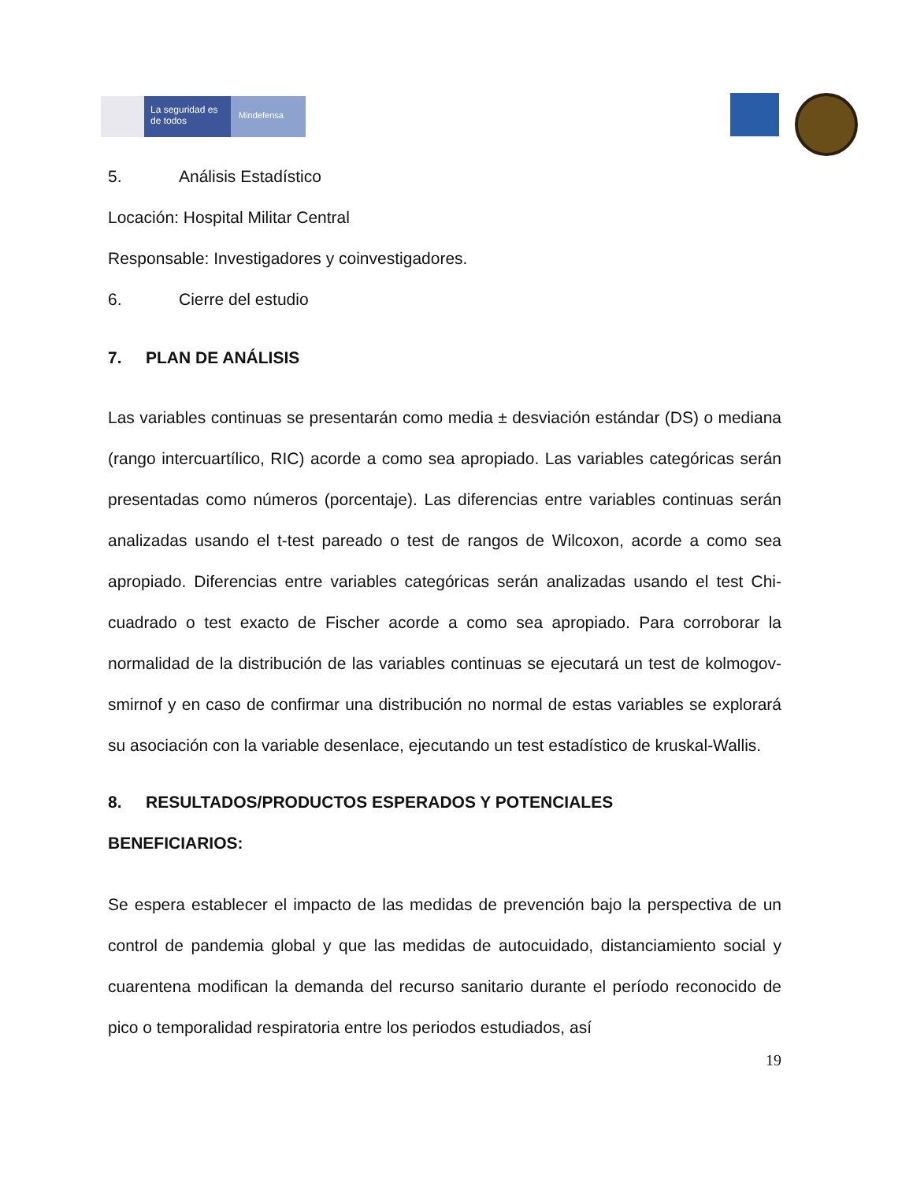La seguridad es de todos
Mindefensa
5. Análisis Estadístico
Locación: Hospital Militar Central
Responsable: Investigadores y coinvestigadores.
6. Cierre del estudio
7. PLAN DE ANÁLISIS
Las variables continuas se presentarán como media ± desviación estándar (DS) o mediana (rango intercuartílico, RIC) acorde a como sea apropiado. Las variables categóricas serán presentadas como números (porcentaje). Las diferencias entre variables continuas serán analizadas usando el t-test pareado o test de rangos de Wilcoxon, acorde a como sea apropiado. Diferencias entre variables categóricas serán analizadas usando el test Chi-cuadrado o test exacto de Fischer acorde a como sea apropiado. Para corroborar la normalidad de la distribución de las variables continuas se ejecutará un test de kolmogov- smirnof y en caso de confirmar una distribución no normal de estas variables se explorará su asociación con la variable desenlace, ejecutando un test estadístico de kruskal-Wallis.
8. RESULTADOS/PRODUCTOS ESPERADOS Y POTENCIALES
BENEFICIARIOS:
Se espera establecer el impacto de las medidas de prevención bajo la perspectiva de un control de pandemia global y que las medidas de autocuidado, distanciamiento social y cuarentena modifican la demanda del recurso sanitario durante el período reconocido de pico o temporalidad respiratoria entre los periodos estudiados, así
19